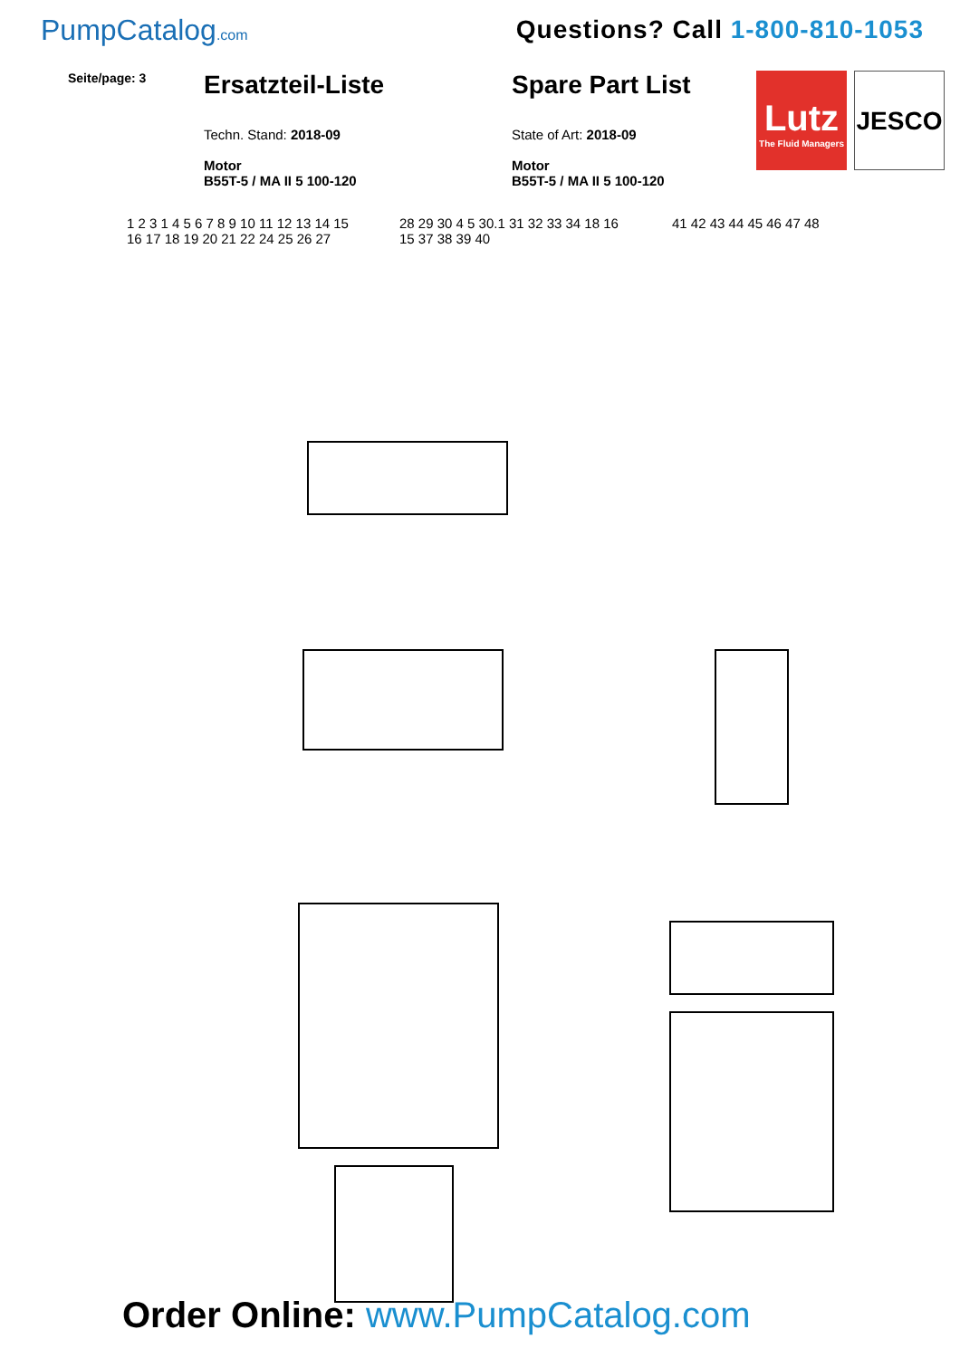PumpCatalog.com
Questions? Call 1-800-810-1053
Seite/page: 3
Ersatzteil-Liste
Techn. Stand: 2018-09
Motor
B55T-5 / MA II 5 100-120
Spare Part List
State of Art: 2018-09
Motor
B55T-5 / MA II 5 100-120
Lutz
The Fluid Managers
JESCO
1 2 3 1 4 5 6 7 8 9 10 11 12 13 14 15 16 17 18 19 20 21 22 24 25 26 27
28 29 30 4 5 30.1 31 32 33 34 18 16 15 37 38 39 40
41 42 43 44 45 46 47 48
Order Online: www.PumpCatalog.com